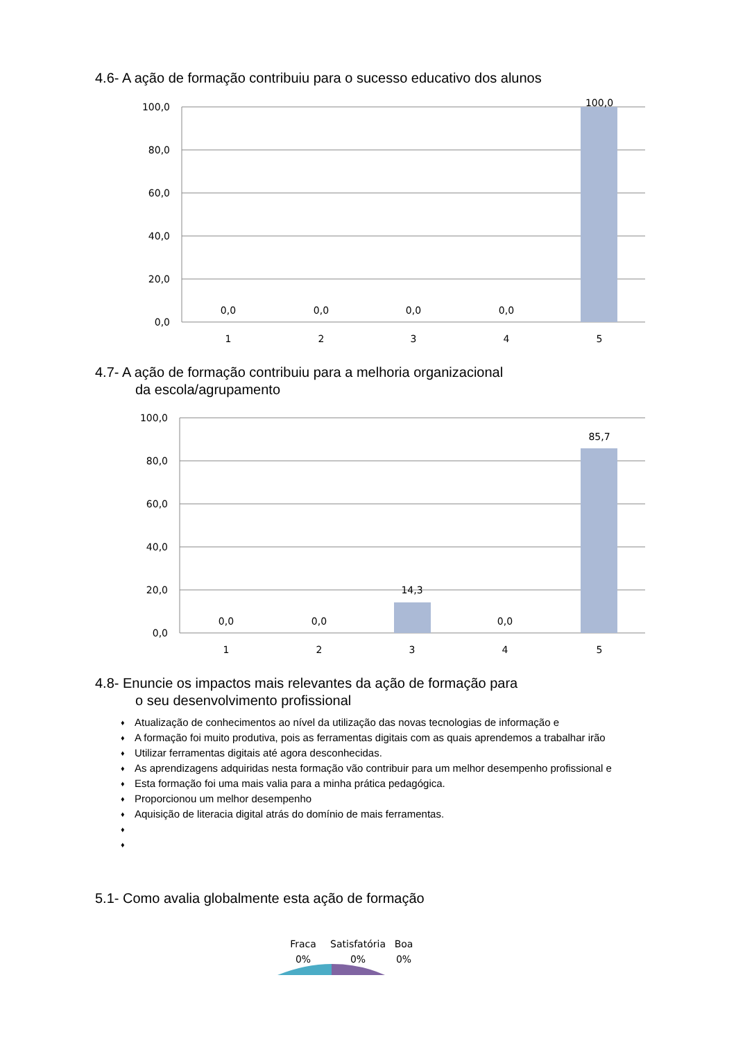4.6- A ação de formação contribuiu para o sucesso educativo dos alunos
100,0
80,0
60,0
40,0
20,0
0,0
0,0
0,0
0,0
0,0
100,0
1
2
3
4
5
4.7- A ação de formação contribuiu para a melhoria organizacional
da escola/agrupamento
100,0
80,0
60,0
40,0
20,0
0,0
0,0
0,0
14,3
0,0
85,7
1
2
3
4
5
4.8- Enuncie os impactos mais relevantes da ação de formação para
o seu desenvolvimento profissional
♦ Atualização de conhecimentos ao nível da utilização das novas tecnologias de informação e
♦ A formação foi muito produtiva, pois as ferramentas digitais com as quais aprendemos a trabalhar irão
♦ Utilizar ferramentas digitais até agora desconhecidas.
♦ As aprendizagens adquiridas nesta formação vão contribuir para um melhor desempenho profissional e
♦ Esta formação foi uma mais valia para a minha prática pedagógica.
♦ Proporcionou um melhor desempenho
♦ Aquisição de literacia digital atrás do domínio de mais ferramentas.
♦ ♦
5.1- Como avalia globalmente esta ação de formação
Fraca
0%
Satisfatória
0%
Boa
0%